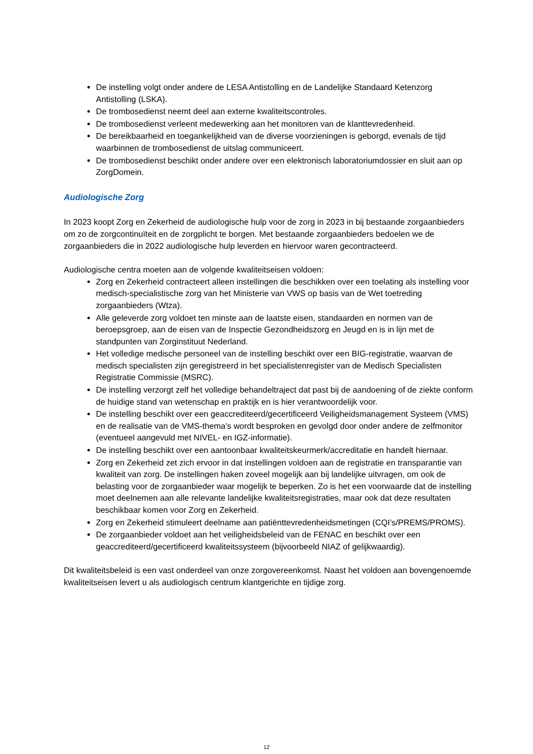De instelling volgt onder andere de LESA Antistolling en de Landelijke Standaard Ketenzorg Antistolling (LSKA).
De trombosedienst neemt deel aan externe kwaliteitscontroles.
De trombosedienst verleent medewerking aan het monitoren van de klanttevredenheid.
De bereikbaarheid en toegankelijkheid van de diverse voorzieningen is geborgd, evenals de tijd waarbinnen de trombosedienst de uitslag communiceert.
De trombosedienst beschikt onder andere over een elektronisch laboratoriumdossier en sluit aan op ZorgDomein.
Audiologische Zorg
In 2023 koopt Zorg en Zekerheid de audiologische hulp voor de zorg in 2023 in bij bestaande zorgaanbieders om zo de zorgcontinuïteit en de zorgplicht te borgen. Met bestaande zorgaanbieders bedoelen we de zorgaanbieders die in 2022 audiologische hulp leverden en hiervoor waren gecontracteerd.
Audiologische centra moeten aan de volgende kwaliteitseisen voldoen:
Zorg en Zekerheid contracteert alleen instellingen die beschikken over een toelating als instelling voor medisch-specialistische zorg van het Ministerie van VWS op basis van de Wet toetreding zorgaanbieders (Wtza).
Alle geleverde zorg voldoet ten minste aan de laatste eisen, standaarden en normen van de beroepsgroep, aan de eisen van de Inspectie Gezondheidszorg en Jeugd en is in lijn met de standpunten van Zorginstituut Nederland.
Het volledige medische personeel van de instelling beschikt over een BIG-registratie, waarvan de medisch specialisten zijn geregistreerd in het specialistenregister van de Medisch Specialisten Registratie Commissie (MSRC).
De instelling verzorgt zelf het volledige behandeltraject dat past bij de aandoening of de ziekte conform de huidige stand van wetenschap en praktijk en is hier verantwoordelijk voor.
De instelling beschikt over een geaccrediteerd/gecertificeerd Veiligheidsmanagement Systeem (VMS) en de realisatie van de VMS-thema’s wordt besproken en gevolgd door onder andere de zelfmonitor (eventueel aangevuld met NIVEL- en IGZ-informatie).
De instelling beschikt over een aantoonbaar kwaliteitskeurmerk/accreditatie en handelt hiernaar.
Zorg en Zekerheid zet zich ervoor in dat instellingen voldoen aan de registratie en transparantie van kwaliteit van zorg. De instellingen haken zoveel mogelijk aan bij landelijke uitvragen, om ook de belasting voor de zorgaanbieder waar mogelijk te beperken. Zo is het een voorwaarde dat de instelling moet deelnemen aan alle relevante landelijke kwaliteitsregistraties, maar ook dat deze resultaten beschikbaar komen voor Zorg en Zekerheid.
Zorg en Zekerheid stimuleert deelname aan patiënttevredenheidsmetingen (CQI’s/PREMS/PROMS).
De zorgaanbieder voldoet aan het veiligheidsbeleid van de FENAC en beschikt over een geaccrediteerd/gecertificeerd kwaliteitssysteem (bijvoorbeeld NIAZ of gelijkwaardig).
Dit kwaliteitsbeleid is een vast onderdeel van onze zorgovereenkomst. Naast het voldoen aan bovengenoemde kwaliteitseisen levert u als audiologisch centrum klantgerichte en tijdige zorg.
12